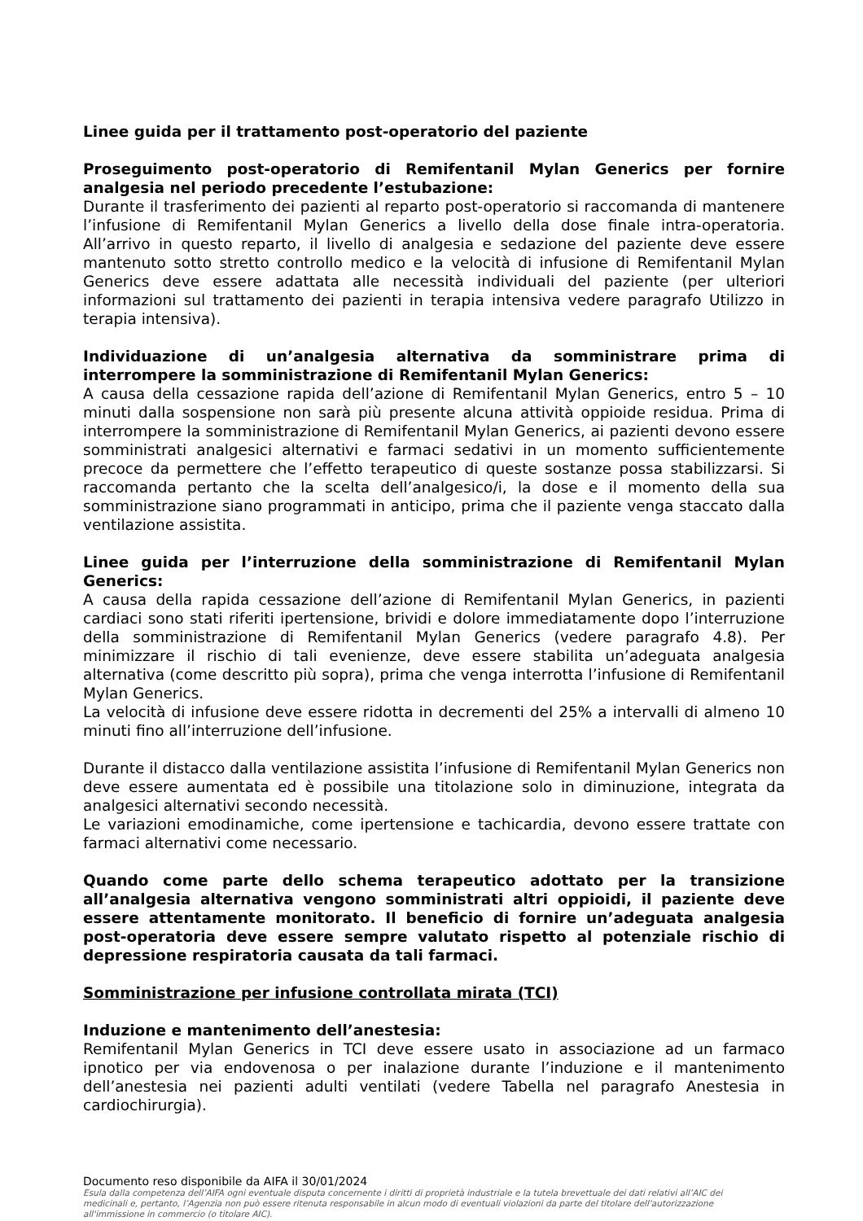Linee guida per il trattamento post-operatorio del paziente
Proseguimento post-operatorio di Remifentanil Mylan Generics per fornire analgesia nel periodo precedente l’estubazione:
Durante il trasferimento dei pazienti al reparto post-operatorio si raccomanda di mantenere l’infusione di Remifentanil Mylan Generics a livello della dose finale intra-operatoria. All’arrivo in questo reparto, il livello di analgesia e sedazione del paziente deve essere mantenuto sotto stretto controllo medico e la velocità di infusione di Remifentanil Mylan Generics deve essere adattata alle necessità individuali del paziente (per ulteriori informazioni sul trattamento dei pazienti in terapia intensiva vedere paragrafo Utilizzo in terapia intensiva).
Individuazione di un’analgesia alternativa da somministrare prima di interrompere la somministrazione di Remifentanil Mylan Generics:
A causa della cessazione rapida dell’azione di Remifentanil Mylan Generics, entro 5 – 10 minuti dalla sospensione non sarà più presente alcuna attività oppioide residua. Prima di interrompere la somministrazione di Remifentanil Mylan Generics, ai pazienti devono essere somministrati analgesici alternativi e farmaci sedativi in un momento sufficientemente precoce da permettere che l’effetto terapeutico di queste sostanze possa stabilizzarsi. Si raccomanda pertanto che la scelta dell’analgesico/i, la dose e il momento della sua somministrazione siano programmati in anticipo, prima che il paziente venga staccato dalla ventilazione assistita.
Linee guida per l’interruzione della somministrazione di Remifentanil Mylan Generics:
A causa della rapida cessazione dell’azione di Remifentanil Mylan Generics, in pazienti cardiaci sono stati riferiti ipertensione, brividi e dolore immediatamente dopo l’interruzione della somministrazione di Remifentanil Mylan Generics (vedere paragrafo 4.8). Per minimizzare il rischio di tali evenienze, deve essere stabilita un’adeguata analgesia alternativa (come descritto più sopra), prima che venga interrotta l’infusione di Remifentanil Mylan Generics.
La velocità di infusione deve essere ridotta in decrementi del 25% a intervalli di almeno 10 minuti fino all’interruzione dell’infusione.
Durante il distacco dalla ventilazione assistita l’infusione di Remifentanil Mylan Generics non deve essere aumentata ed è possibile una titolazione solo in diminuzione, integrata da analgesici alternativi secondo necessità.
Le variazioni emodinamiche, come ipertensione e tachicardia, devono essere trattate con farmaci alternativi come necessario.
Quando come parte dello schema terapeutico adottato per la transizione all’analgesia alternativa vengono somministrati altri oppioidi, il paziente deve essere attentamente monitorato. Il beneficio di fornire un’adeguata analgesia post-operatoria deve essere sempre valutato rispetto al potenziale rischio di depressione respiratoria causata da tali farmaci.
Somministrazione per infusione controllata mirata (TCI)
Induzione e mantenimento dell’anestesia:
Remifentanil Mylan Generics in TCI deve essere usato in associazione ad un farmaco ipnotico per via endovenosa o per inalazione durante l’induzione e il mantenimento dell’anestesia nei pazienti adulti ventilati (vedere Tabella nel paragrafo Anestesia in cardiochirurgia).
Documento reso disponibile da AIFA il 30/01/2024
Esula dalla competenza dell’AIFA ogni eventuale disputa concernente i diritti di proprietà industriale e la tutela brevettuale dei dati relativi all’AIC dei medicinali e, pertanto, l’Agenzia non può essere ritenuta responsabile in alcun modo di eventuali violazioni da parte del titolare dell'autorizzazione all'immissione in commercio (o titolare AIC).